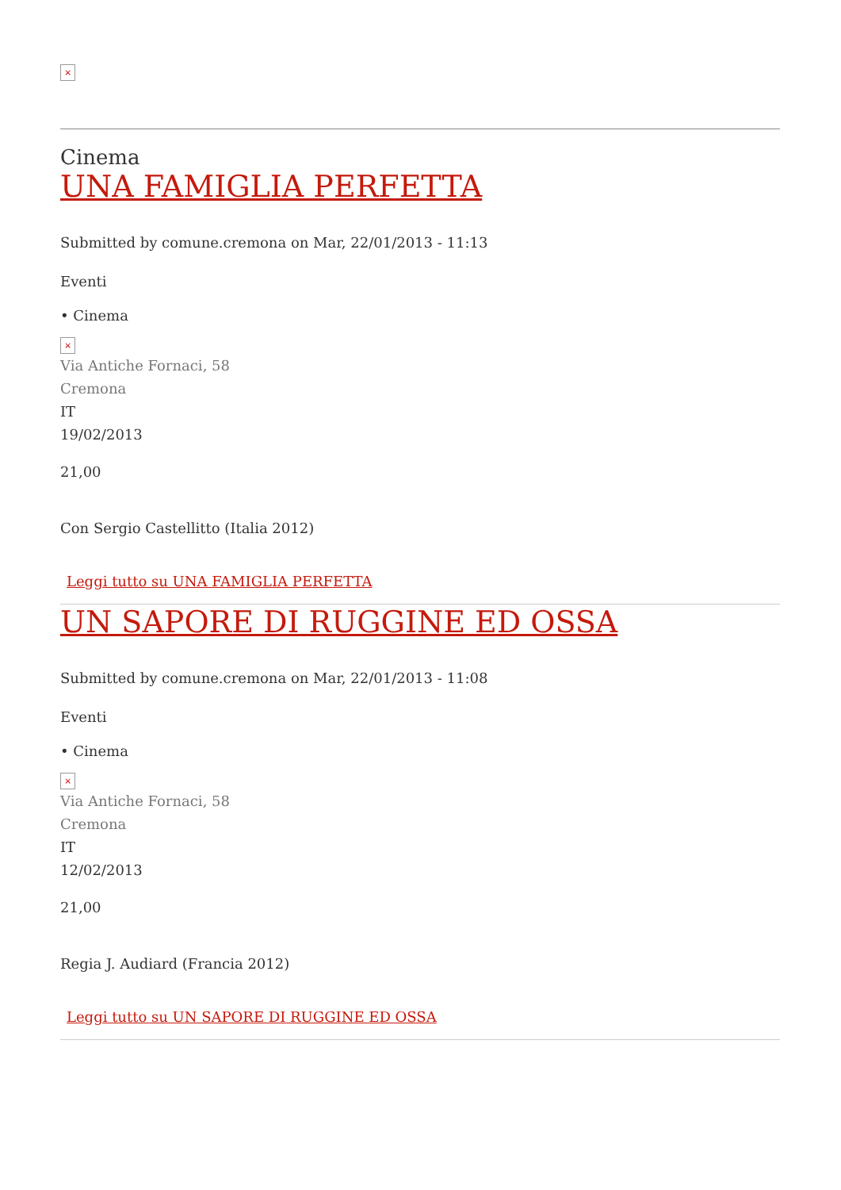×
Cinema
UNA FAMIGLIA PERFETTA
Submitted by comune.cremona on Mar, 22/01/2013 - 11:13
Eventi
• Cinema
×
Via Antiche Fornaci, 58
Cremona
IT
19/02/2013
21,00
Con Sergio Castellitto (Italia 2012)
Leggi tutto su UNA FAMIGLIA PERFETTA
UN SAPORE DI RUGGINE ED OSSA
Submitted by comune.cremona on Mar, 22/01/2013 - 11:08
Eventi
• Cinema
×
Via Antiche Fornaci, 58
Cremona
IT
12/02/2013
21,00
Regia J. Audiard (Francia 2012)
Leggi tutto su UN SAPORE DI RUGGINE ED OSSA